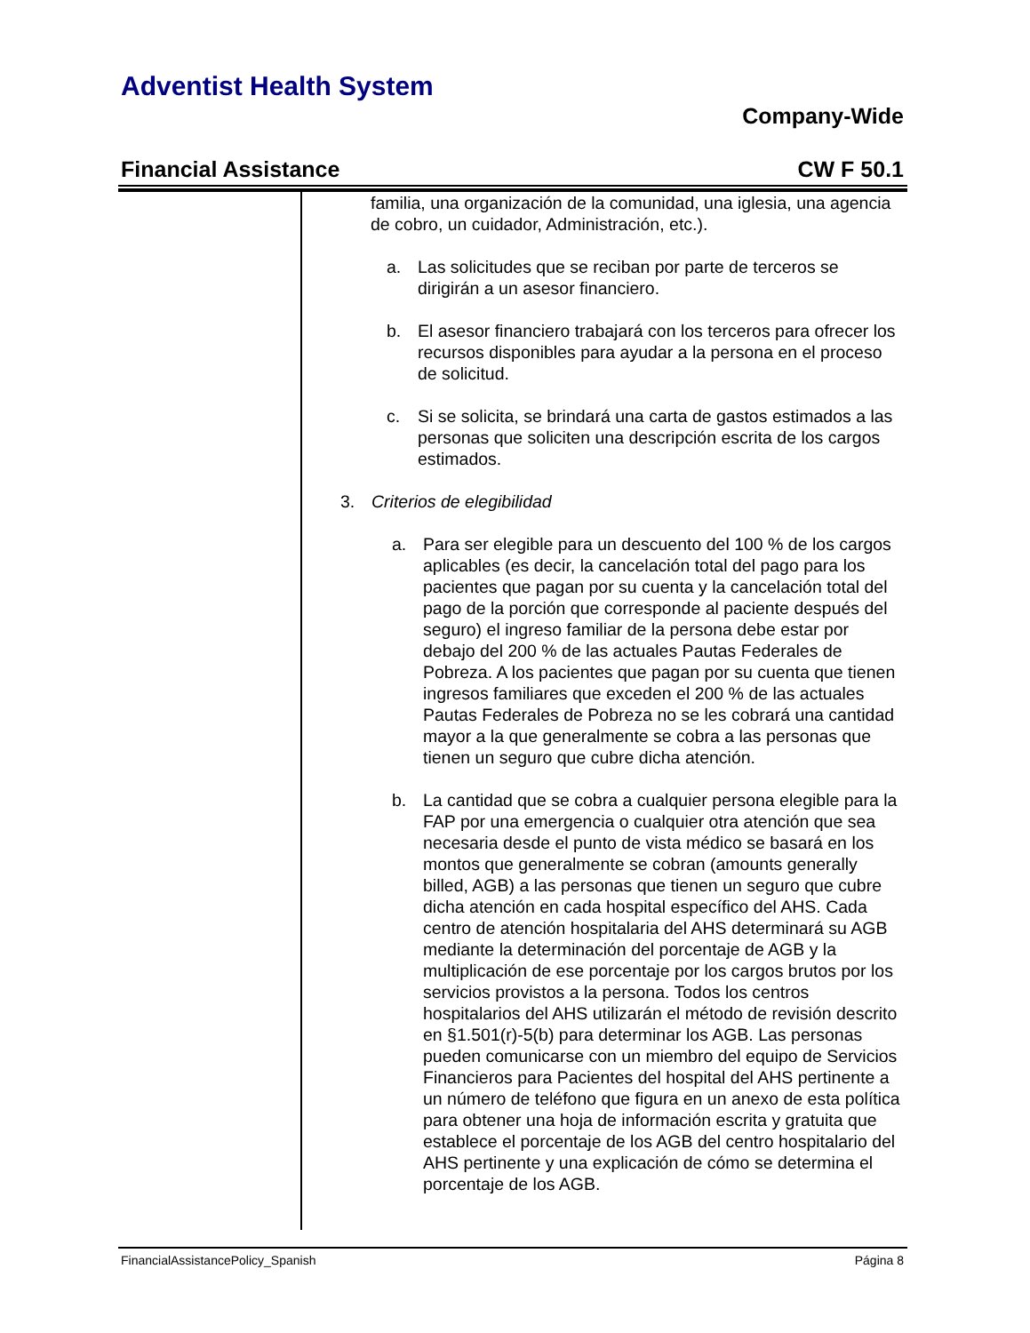Adventist Health System
Company-Wide
Financial Assistance CW F 50.1
familia, una organización de la comunidad, una iglesia, una agencia de cobro, un cuidador, Administración, etc.).
a. Las solicitudes que se reciban por parte de terceros se dirigirán a un asesor financiero.
b. El asesor financiero trabajará con los terceros para ofrecer los recursos disponibles para ayudar a la persona en el proceso de solicitud.
c. Si se solicita, se brindará una carta de gastos estimados a las personas que soliciten una descripción escrita de los cargos estimados.
3. Criterios de elegibilidad
a. Para ser elegible para un descuento del 100 % de los cargos aplicables (es decir, la cancelación total del pago para los pacientes que pagan por su cuenta y la cancelación total del pago de la porción que corresponde al paciente después del seguro) el ingreso familiar de la persona debe estar por debajo del 200 % de las actuales Pautas Federales de Pobreza. A los pacientes que pagan por su cuenta que tienen ingresos familiares que exceden el 200 % de las actuales Pautas Federales de Pobreza no se les cobrará una cantidad mayor a la que generalmente se cobra a las personas que tienen un seguro que cubre dicha atención.
b. La cantidad que se cobra a cualquier persona elegible para la FAP por una emergencia o cualquier otra atención que sea necesaria desde el punto de vista médico se basará en los montos que generalmente se cobran (amounts generally billed, AGB) a las personas que tienen un seguro que cubre dicha atención en cada hospital específico del AHS. Cada centro de atención hospitalaria del AHS determinará su AGB mediante la determinación del porcentaje de AGB y la multiplicación de ese porcentaje por los cargos brutos por los servicios provistos a la persona. Todos los centros hospitalarios del AHS utilizarán el método de revisión descrito en §1.501(r)-5(b) para determinar los AGB. Las personas pueden comunicarse con un miembro del equipo de Servicios Financieros para Pacientes del hospital del AHS pertinente a un número de teléfono que figura en un anexo de esta política para obtener una hoja de información escrita y gratuita que establece el porcentaje de los AGB del centro hospitalario del AHS pertinente y una explicación de cómo se determina el porcentaje de los AGB.
FinancialAssistancePolicy_Spanish Página 8